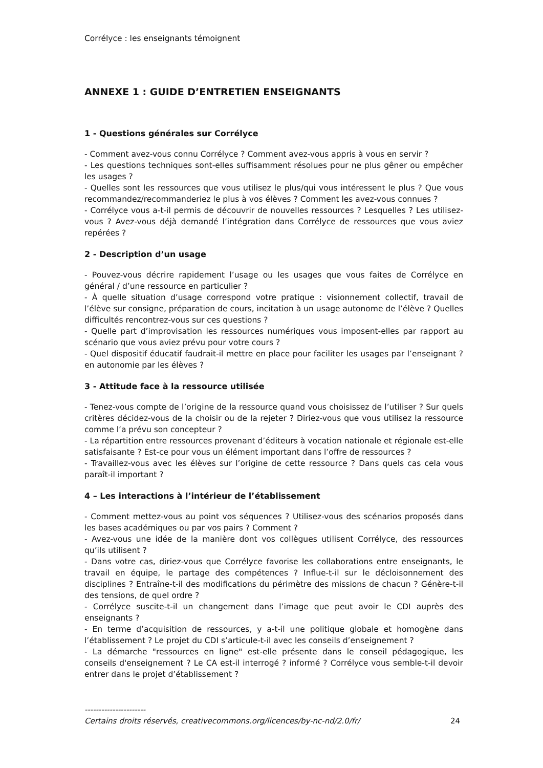Corrélyce : les enseignants témoignent
ANNEXE 1 : GUIDE D’ENTRETIEN ENSEIGNANTS
1 - Questions générales sur Corrélyce
- Comment avez-vous connu Corrélyce ? Comment avez-vous appris à vous en servir ?
- Les questions techniques sont-elles suffisamment résolues pour ne plus gêner ou empêcher les usages ?
- Quelles sont les ressources que vous utilisez le plus/qui vous intéressent le plus ? Que vous recommandez/recommanderiez le plus à vos élèves ? Comment les avez-vous connues ?
- Corrélyce vous a-t-il permis de découvrir de nouvelles ressources ? Lesquelles ? Les utilisez-vous ? Avez-vous déjà demandé l’intégration dans Corrélyce de ressources que vous aviez repérées ?
2 - Description d’un usage
- Pouvez-vous décrire rapidement l’usage ou les usages que vous faites de Corrélyce en général / d’une ressource en particulier ?
- À quelle situation d’usage correspond votre pratique : visionnement collectif, travail de l’élève sur consigne, préparation de cours, incitation à un usage autonome de l’élève ? Quelles difficultés rencontrez-vous sur ces questions ?
- Quelle part d’improvisation les ressources numériques vous imposent-elles par rapport au scénario que vous aviez prévu pour votre cours ?
- Quel dispositif éducatif faudrait-il mettre en place pour faciliter les usages par l’enseignant ? en autonomie par les élèves ?
3 - Attitude face à la ressource utilisée
- Tenez-vous compte de l’origine de la ressource quand vous choisissez de l’utiliser ? Sur quels critères décidez-vous de la choisir ou de la rejeter ? Diriez-vous que vous utilisez la ressource comme l’a prévu son concepteur ?
- La répartition entre ressources provenant d’éditeurs à vocation nationale et régionale est-elle satisfaisante ? Est-ce pour vous un élément important dans l’offre de ressources ?
- Travaillez-vous avec les élèves sur l’origine de cette ressource ? Dans quels cas cela vous paraît-il important ?
4 – Les interactions à l’intérieur de l’établissement
- Comment mettez-vous au point vos séquences ? Utilisez-vous des scénarios proposés dans les bases académiques ou par vos pairs ? Comment ?
- Avez-vous une idée de la manière dont vos collègues utilisent Corrélyce, des ressources qu’ils utilisent ?
- Dans votre cas, diriez-vous que Corrélyce favorise les collaborations entre enseignants, le travail en équipe, le partage des compétences ? Influe-t-il sur le décloisonnement des disciplines ? Entraîne-t-il des modifications du périmètre des missions de chacun ? Génère-t-il des tensions, de quel ordre ?
- Corrélyce suscite-t-il un changement dans l’image que peut avoir le CDI auprès des enseignants ?
- En terme d’acquisition de ressources, y a-t-il une politique globale et homogène dans l’établissement ? Le projet du CDI s’articule-t-il avec les conseils d’enseignement ?
- La démarche "ressources en ligne" est-elle présente dans le conseil pédagogique, les conseils d'enseignement ? Le CA est-il interrogé ? informé ? Corrélyce vous semble-t-il devoir entrer dans le projet d’établissement ?
----------------------
Certains droits réservés, creativecommons.org/licences/by-nc-nd/2.0/fr/ 24